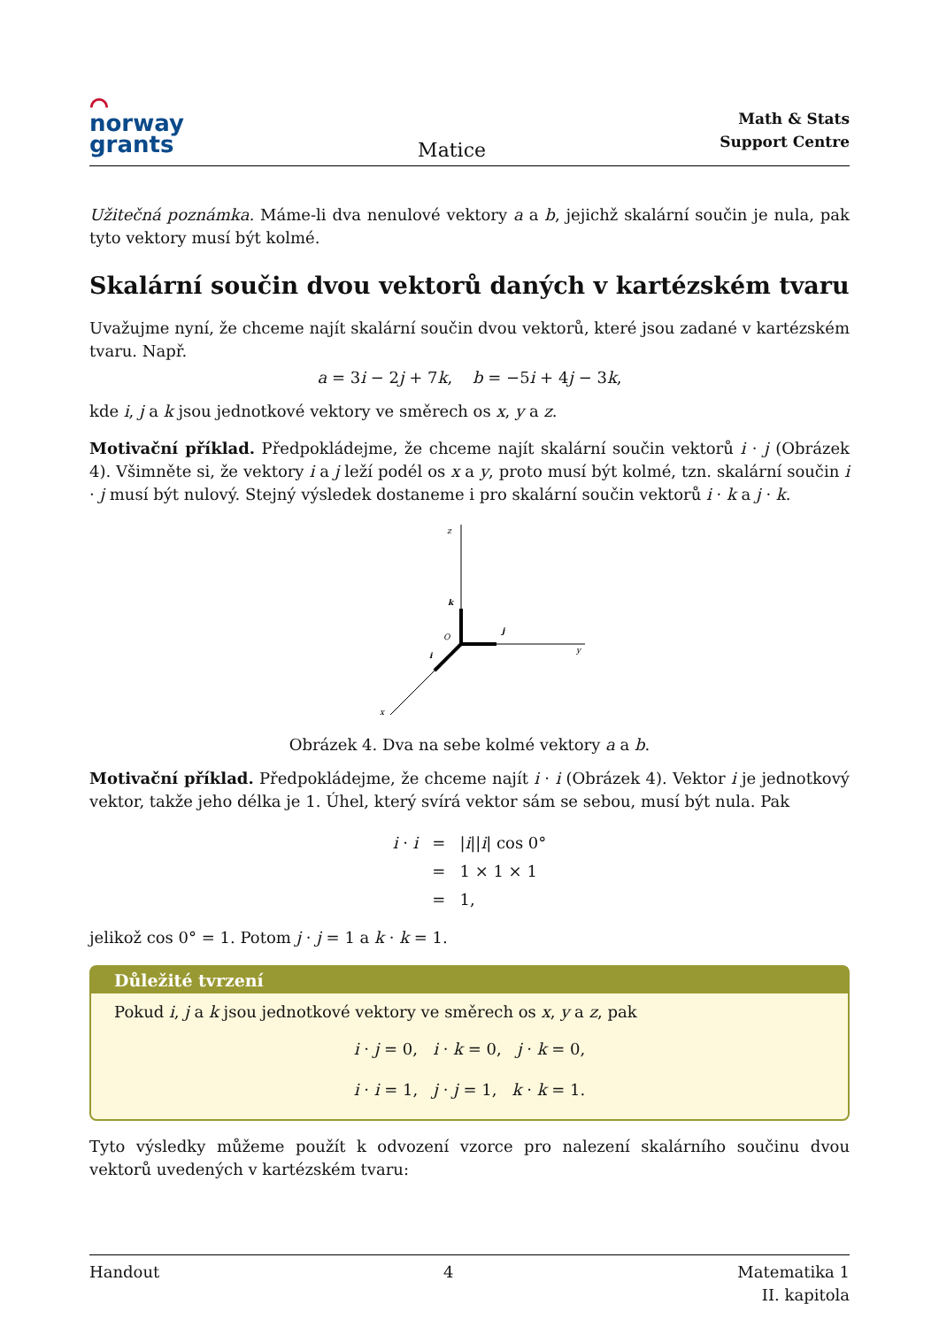⌒
norway
grants
Matice
Math & Stats
Support Centre
Užitečná poznámka. Máme-li dva nenulové vektory a a b, jejichž skalární součin je nula, pak tyto vektory musí být kolmé.
Skalární součin dvou vektorů daných v kartézském tvaru
Uvažujme nyní, že chceme najít skalární součin dvou vektorů, které jsou zadané v kartézském tvaru. Např.
a = 3i − 2j + 7k, b = −5i + 4j − 3k,
kde i, j a k jsou jednotkové vektory ve směrech os x, y a z.
Motivační příklad. Předpokládejme, že chceme najít skalární součin vektorů i · j (Obrázek 4). Všimněte si, že vektory i a j leží podél os x a y, proto musí být kolmé, tzn. skalární součin i · j musí být nulový. Stejný výsledek dostaneme i pro skalární součin vektorů i · k a j · k.
z
y
x
k
j
i
O
Obrázek 4. Dva na sebe kolmé vektory a a b.
Motivační příklad. Předpokládejme, že chceme najít i · i (Obrázek 4). Vektor i je jednotkový vektor, takže jeho délka je 1. Úhel, který svírá vektor sám se sebou, musí být nula. Pak
| i · i | = | / i // i / cos 0° |
| | = | 1 × 1 × 1 |
| | = | 1, |
jelikož cos 0° = 1. Potom j · j = 1 a k · k = 1.
Důležité tvrzení
Pokud i, j a k jsou jednotkové vektory ve směrech os x, y a z, pak
i · j = 0, i · k = 0, j · k = 0,
i · i = 1, j · j = 1, k · k = 1.
Tyto výsledky můžeme použít k odvození vzorce pro nalezení skalárního součinu dvou vektorů uvedených v kartézském tvaru:
Handout 4 Matematika 1
II. kapitola